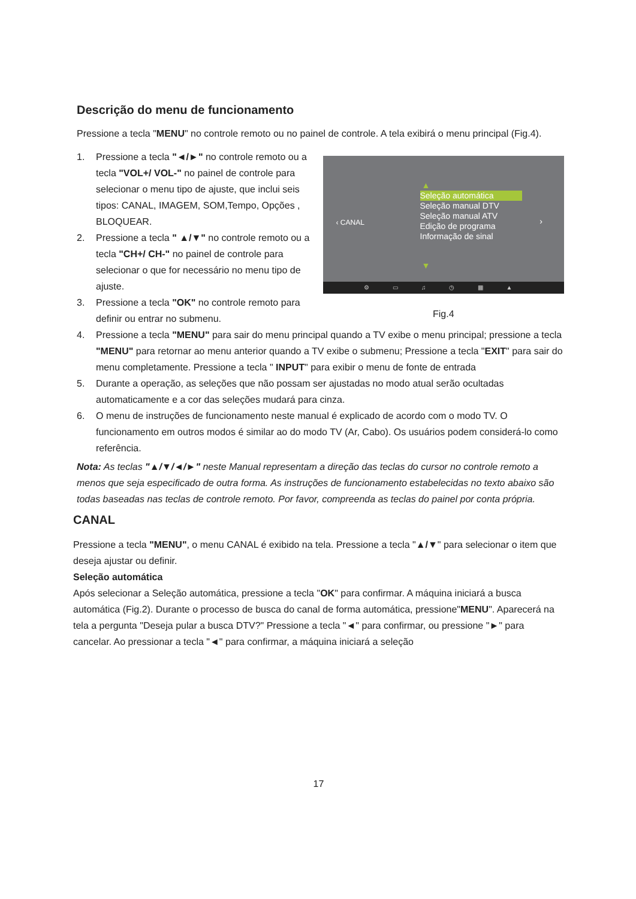Descrição do menu de funcionamento
Pressione a tecla "MENU" no controle remoto ou no painel de controle. A tela exibirá o menu principal (Fig.4).
1. Pressione a tecla "◄/►" no controle remoto ou a tecla "VOL+/ VOL-" no painel de controle para selecionar o menu tipo de ajuste, que inclui seis tipos: CANAL, IMAGEM, SOM,Tempo, Opções , BLOQUEAR.
2. Pressione a tecla " ▲/▼" no controle remoto ou a tecla "CH+/ CH-" no painel de controle para selecionar o que for necessário no menu tipo de ajuste.
3. Pressione a tecla "OK" no controle remoto para definir ou entrar no submenu.
‹ CANAL
▲
Seleção automática
Seleção manual DTV
Seleção manual ATV
Edição de programa
Informação de sinal
›
▼
⚙ ▭ ♫ ◷ ▦ ▲
Fig.4
4. Pressione a tecla "MENU" para sair do menu principal quando a TV exibe o menu principal; pressione a tecla "MENU" para retornar ao menu anterior quando a TV exibe o submenu; Pressione a tecla "EXIT" para sair do menu completamente. Pressione a tecla " INPUT" para exibir o menu de fonte de entrada
5. Durante a operação, as seleções que não possam ser ajustadas no modo atual serão ocultadas automaticamente e a cor das seleções mudará para cinza.
6. O menu de instruções de funcionamento neste manual é explicado de acordo com o modo TV. O funcionamento em outros modos é similar ao do modo TV (Ar, Cabo). Os usuários podem considerá-lo como referência.
Nota: As teclas "▲/▼/◄/►" neste Manual representam a direção das teclas do cursor no controle remoto a menos que seja especificado de outra forma. As instruções de funcionamento estabelecidas no texto abaixo são todas baseadas nas teclas de controle remoto. Por favor, compreenda as teclas do painel por conta própria.
CANAL
Pressione a tecla "MENU", o menu CANAL é exibido na tela. Pressione a tecla "▲/▼" para selecionar o item que deseja ajustar ou definir.
Seleção automática
Após selecionar a Seleção automática, pressione a tecla "OK" para confirmar. A máquina iniciará a busca automática (Fig.2). Durante o processo de busca do canal de forma automática, pressione"MENU". Aparecerá na tela a pergunta "Deseja pular a busca DTV?" Pressione a tecla "◄" para confirmar, ou pressione "►" para cancelar. Ao pressionar a tecla "◄" para confirmar, a máquina iniciará a seleção
17